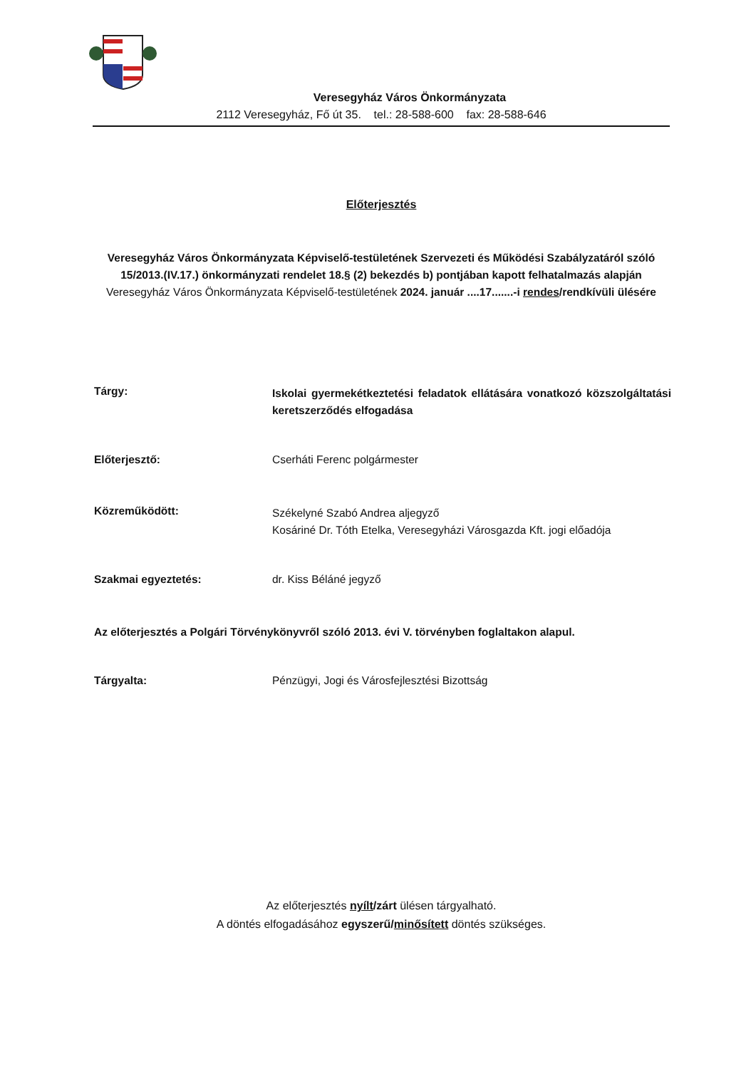Veresegyház Város Önkormányzata
2112 Veresegyház, Fő út 35. tel.: 28-588-600 fax: 28-588-646
Előterjesztés
Veresegyház Város Önkormányzata Képviselő-testületének Szervezeti és Működési Szabályzatáról szóló 15/2013.(IV.17.) önkormányzati rendelet 18.§ (2) bekezdés b) pontjában kapott felhatalmazás alapján Veresegyház Város Önkormányzata Képviselő-testületének 2024. január ....17.......-i rendes/rendkívüli ülésére
Tárgy:
Iskolai gyermekétkeztetési feladatok ellátására vonatkozó közszolgáltatási keretszerződés elfogadása
Előterjesztő: Cserháti Ferenc polgármester
Közreműködött:
Székelyné Szabó Andrea aljegyző
Kosáriné Dr. Tóth Etelka, Veresegyházi Városgazda Kft. jogi előadója
Szakmai egyeztetés: dr. Kiss Béláné jegyző
Az előterjesztés a Polgári Törvénykönyvről szóló 2013. évi V. törvényben foglaltakon alapul.
Tárgyalta: Pénzügyi, Jogi és Városfejlesztési Bizottság
Az előterjesztés nyílt/zárt ülésen tárgyalható.
A döntés elfogadásához egyszerű/minősített döntés szükséges.